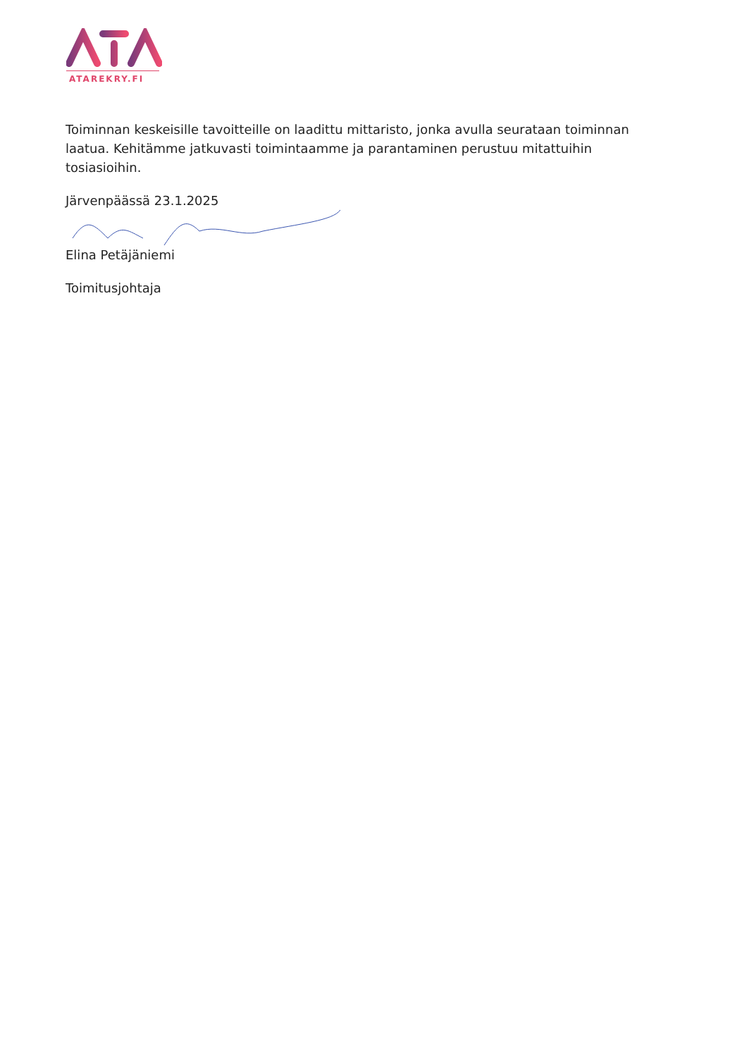ATAREKRY.FI
Toiminnan keskeisille tavoitteille on laadittu mittaristo, jonka avulla seurataan toiminnan laatua. Kehitämme jatkuvasti toimintaamme ja parantaminen perustuu mitattuihin tosiasioihin.
Järvenpäässä 23.1.2025
Elina Petäjäniemi
Toimitusjohtaja